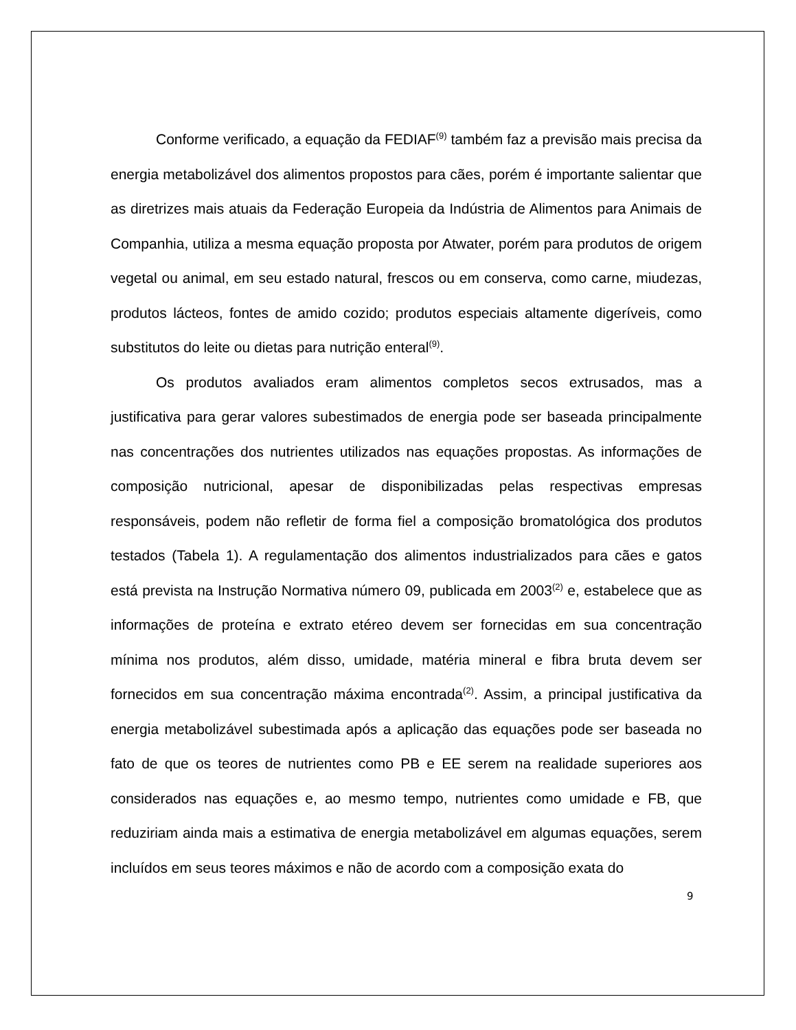Conforme verificado, a equação da FEDIAF<sup>(9)</sup> também faz a previsão mais precisa da energia metabolizável dos alimentos propostos para cães, porém é importante salientar que as diretrizes mais atuais da Federação Europeia da Indústria de Alimentos para Animais de Companhia, utiliza a mesma equação proposta por Atwater, porém para produtos de origem vegetal ou animal, em seu estado natural, frescos ou em conserva, como carne, miudezas, produtos lácteos, fontes de amido cozido; produtos especiais altamente digeríveis, como substitutos do leite ou dietas para nutrição enteral<sup>(9)</sup>.
Os produtos avaliados eram alimentos completos secos extrusados, mas a justificativa para gerar valores subestimados de energia pode ser baseada principalmente nas concentrações dos nutrientes utilizados nas equações propostas. As informações de composição nutricional, apesar de disponibilizadas pelas respectivas empresas responsáveis, podem não refletir de forma fiel a composição bromatológica dos produtos testados (Tabela 1). A regulamentação dos alimentos industrializados para cães e gatos está prevista na Instrução Normativa número 09, publicada em 2003<sup>(2)</sup> e, estabelece que as informações de proteína e extrato etéreo devem ser fornecidas em sua concentração mínima nos produtos, além disso, umidade, matéria mineral e fibra bruta devem ser fornecidos em sua concentração máxima encontrada<sup>(2)</sup>. Assim, a principal justificativa da energia metabolizável subestimada após a aplicação das equações pode ser baseada no fato de que os teores de nutrientes como PB e EE serem na realidade superiores aos considerados nas equações e, ao mesmo tempo, nutrientes como umidade e FB, que reduziriam ainda mais a estimativa de energia metabolizável em algumas equações, serem incluídos em seus teores máximos e não de acordo com a composição exata do
9